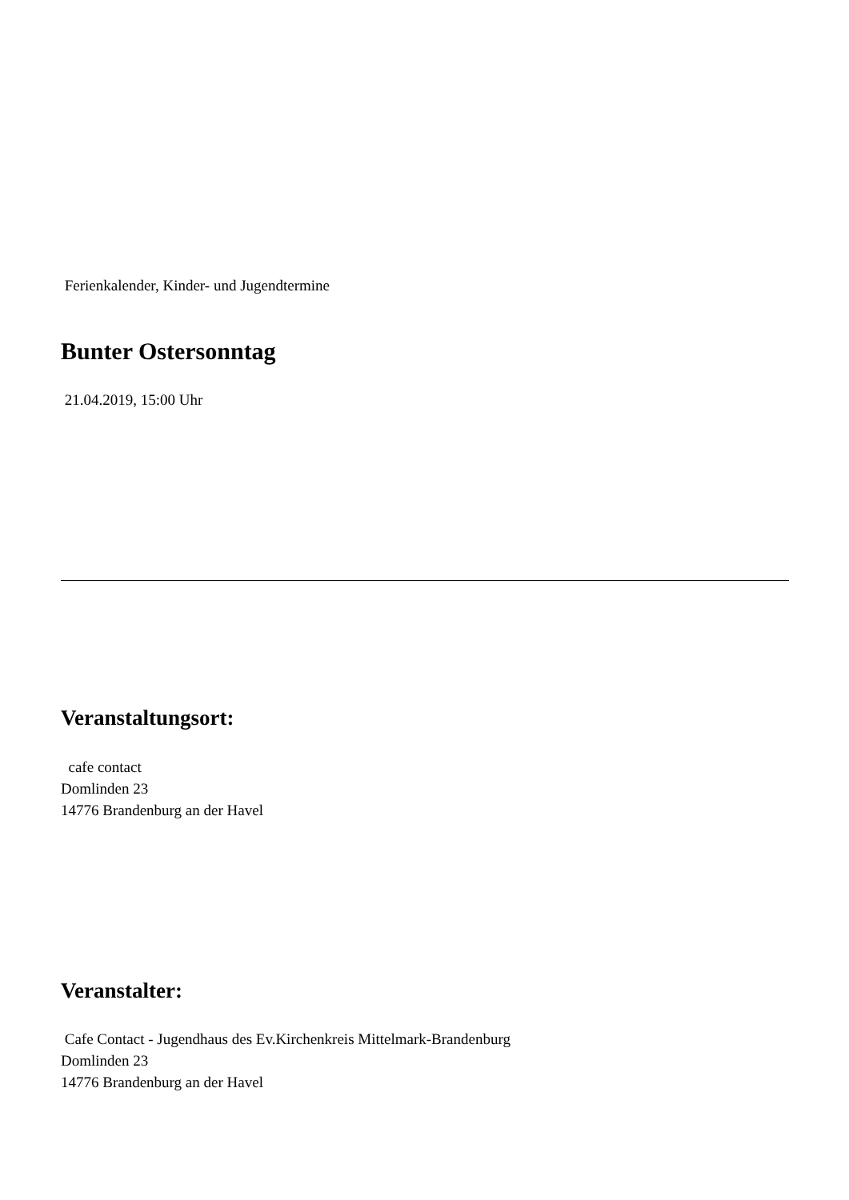Ferienkalender, Kinder- und Jugendtermine
Bunter Ostersonntag
21.04.2019, 15:00 Uhr
Veranstaltungsort:
cafe contact
Domlinden 23
14776 Brandenburg an der Havel
Veranstalter:
Cafe Contact - Jugendhaus des Ev.Kirchenkreis Mittelmark-Brandenburg
Domlinden 23
14776 Brandenburg an der Havel